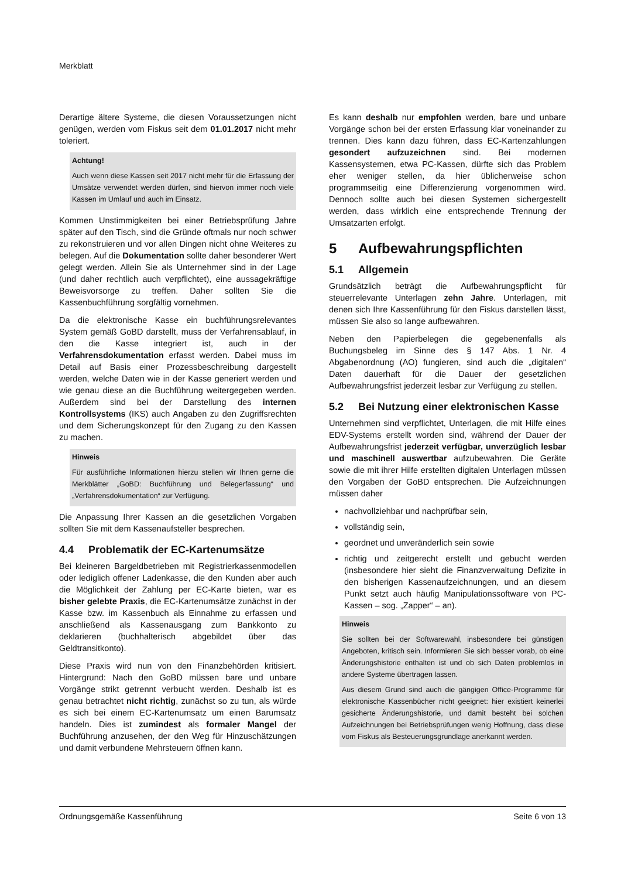Merkblatt
Derartige ältere Systeme, die diesen Voraussetzungen nicht genügen, werden vom Fiskus seit dem 01.01.2017 nicht mehr toleriert.
Achtung!
Auch wenn diese Kassen seit 2017 nicht mehr für die Erfassung der Umsätze verwendet werden dürfen, sind hiervon immer noch viele Kassen im Umlauf und auch im Einsatz.
Kommen Unstimmigkeiten bei einer Betriebsprüfung Jahre später auf den Tisch, sind die Gründe oftmals nur noch schwer zu rekonstruieren und vor allen Dingen nicht ohne Weiteres zu belegen. Auf die Dokumentation sollte daher besonderer Wert gelegt werden. Allein Sie als Unternehmer sind in der Lage (und daher rechtlich auch verpflichtet), eine aussagekräftige Beweisvorsorge zu treffen. Daher sollten Sie die Kassenbuchführung sorgfältig vornehmen.
Da die elektronische Kasse ein buchführungsrelevantes System gemäß GoBD darstellt, muss der Verfahrensablauf, in den die Kasse integriert ist, auch in der Verfahrensdokumentation erfasst werden. Dabei muss im Detail auf Basis einer Prozessbeschreibung dargestellt werden, welche Daten wie in der Kasse generiert werden und wie genau diese an die Buchführung weitergegeben werden. Außerdem sind bei der Darstellung des internen Kontrollsystems (IKS) auch Angaben zu den Zugriffsrechten und dem Sicherungskonzept für den Zugang zu den Kassen zu machen.
Hinweis
Für ausführliche Informationen hierzu stellen wir Ihnen gerne die Merkblätter „GoBD: Buchführung und Belegerfassung“ und „Verfahrensdokumentation“ zur Verfügung.
Die Anpassung Ihrer Kassen an die gesetzlichen Vorgaben sollten Sie mit dem Kassenaufsteller besprechen.
4.4 Problematik der EC-Kartenumsätze
Bei kleineren Bargeldbetrieben mit Registrierkassenmodellen oder lediglich offener Ladenkasse, die den Kunden aber auch die Möglichkeit der Zahlung per EC-Karte bieten, war es bisher gelebte Praxis, die EC-Kartenumsätze zunächst in der Kasse bzw. im Kassenbuch als Einnahme zu erfassen und anschließend als Kassenausgang zum Bankkonto zu deklarieren (buchhalterisch abgebildet über das Geldtransitkonto).
Diese Praxis wird nun von den Finanzbehörden kritisiert. Hintergrund: Nach den GoBD müssen bare und unbare Vorgänge strikt getrennt verbucht werden. Deshalb ist es genau betrachtet nicht richtig, zunächst so zu tun, als würde es sich bei einem EC-Kartenumsatz um einen Barumsatz handeln. Dies ist zumindest als formaler Mangel der Buchführung anzusehen, der den Weg für Hinzuschätzungen und damit verbundene Mehrsteuern öffnen kann.
Es kann deshalb nur empfohlen werden, bare und unbare Vorgänge schon bei der ersten Erfassung klar voneinander zu trennen. Dies kann dazu führen, dass EC-Kartenzahlungen gesondert aufzuzeichnen sind. Bei modernen Kassensystemen, etwa PC-Kassen, dürfte sich das Problem eher weniger stellen, da hier üblicherweise schon programmseitig eine Differenzierung vorgenommen wird. Dennoch sollte auch bei diesen Systemen sichergestellt werden, dass wirklich eine entsprechende Trennung der Umsatzarten erfolgt.
5 Aufbewahrungspflichten
5.1 Allgemein
Grundsätzlich beträgt die Aufbewahrungspflicht für steuerrelevante Unterlagen zehn Jahre. Unterlagen, mit denen sich Ihre Kassenführung für den Fiskus darstellen lässt, müssen Sie also so lange aufbewahren.
Neben den Papierbelegen die gegebenenfalls als Buchungsbeleg im Sinne des § 147 Abs. 1 Nr. 4 Abgabenordnung (AO) fungieren, sind auch die „digitalen“ Daten dauerhaft für die Dauer der gesetzlichen Aufbewahrungsfrist jederzeit lesbar zur Verfügung zu stellen.
5.2 Bei Nutzung einer elektronischen Kasse
Unternehmen sind verpflichtet, Unterlagen, die mit Hilfe eines EDV-Systems erstellt worden sind, während der Dauer der Aufbewahrungsfrist jederzeit verfügbar, unverzüglich lesbar und maschinell auswertbar aufzubewahren. Die Geräte sowie die mit ihrer Hilfe erstellten digitalen Unterlagen müssen den Vorgaben der GoBD entsprechen. Die Aufzeichnungen müssen daher
nachvollziehbar und nachprüfbar sein,
vollständig sein,
geordnet und unveränderlich sein sowie
richtig und zeitgerecht erstellt und gebucht werden (insbesondere hier sieht die Finanzverwaltung Defizite in den bisherigen Kassenaufzeichnungen, und an diesem Punkt setzt auch häufig Manipulationssoftware von PC-Kassen – sog. „Zapper“ – an).
Hinweis
Sie sollten bei der Softwarewahl, insbesondere bei günstigen Angeboten, kritisch sein. Informieren Sie sich besser vorab, ob eine Änderungshistorie enthalten ist und ob sich Daten problemlos in andere Systeme übertragen lassen.
Aus diesem Grund sind auch die gängigen Office-Programme für elektronische Kassenbücher nicht geeignet: hier existiert keinerlei gesicherte Änderungshistorie, und damit besteht bei solchen Aufzeichnungen bei Betriebsprüfungen wenig Hoffnung, dass diese vom Fiskus als Besteuerungsgrundlage anerkannt werden.
Ordnungsgemäße Kassenführung Seite 6 von 13